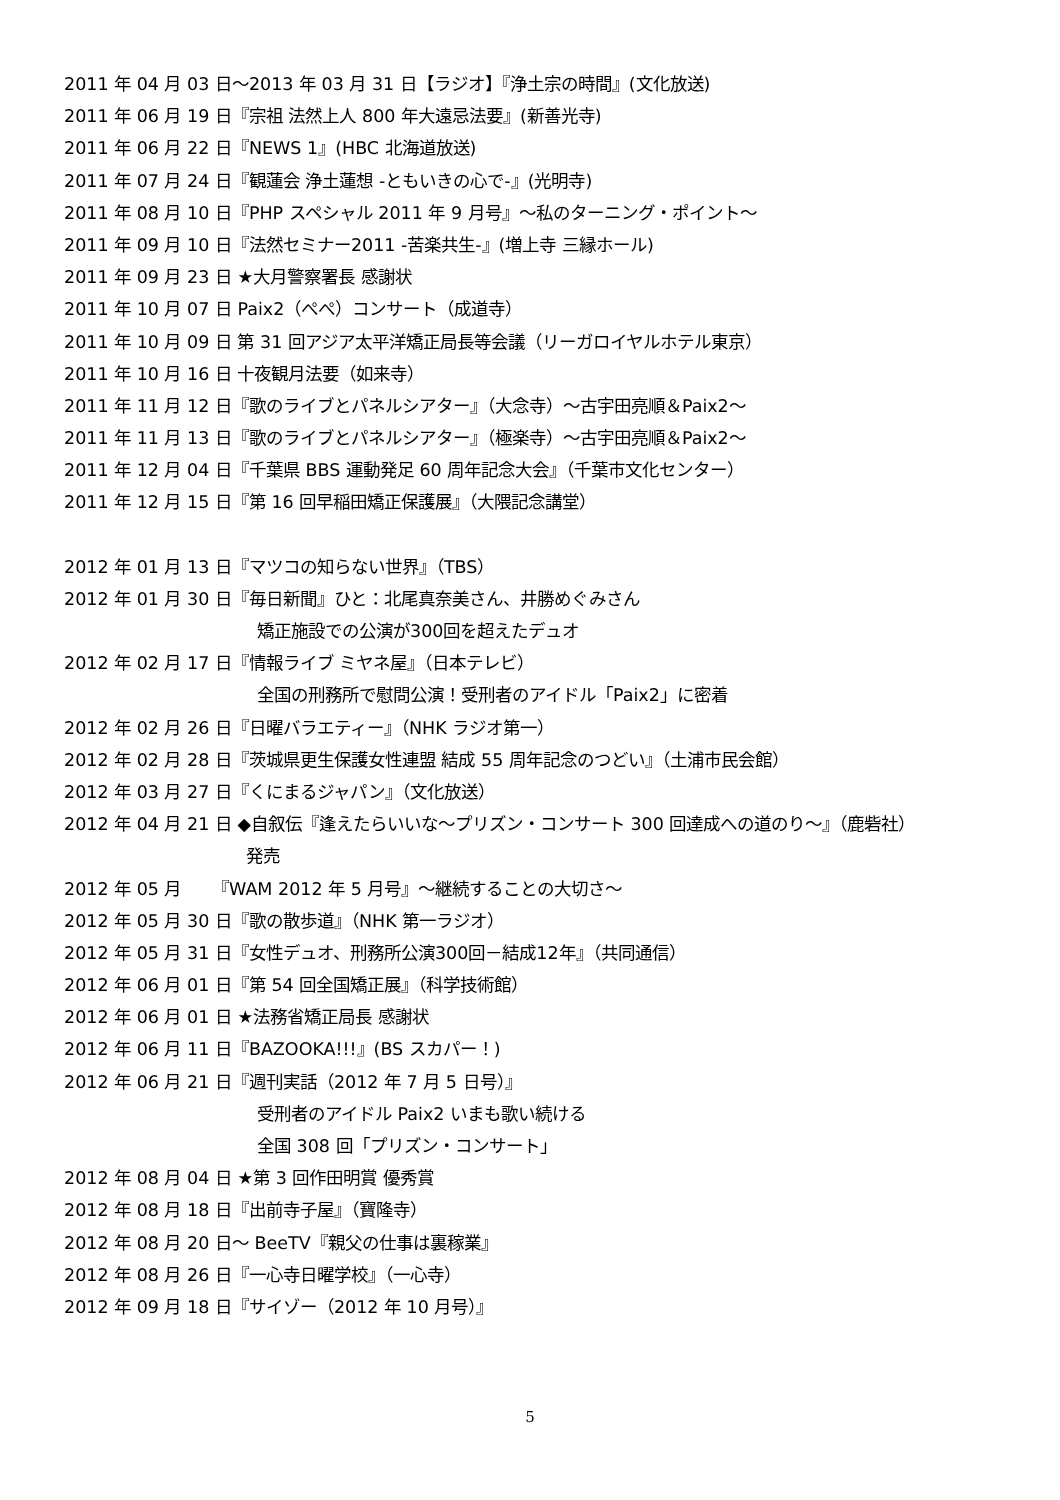2011 年 04 月 03 日～2013 年 03 月 31 日【ラジオ】『浄土宗の時間』(文化放送)
2011 年 06 月 19 日『宗祖 法然上人 800 年大遠忌法要』(新善光寺)
2011 年 06 月 22 日『NEWS 1』(HBC 北海道放送)
2011 年 07 月 24 日『観蓮会 浄土蓮想 -ともいきの心で-』(光明寺)
2011 年 08 月 10 日『PHP スペシャル 2011 年 9 月号』～私のターニング・ポイント～
2011 年 09 月 10 日『法然セミナー2011 -苦楽共生-』(増上寺 三縁ホール)
2011 年 09 月 23 日 ★大月警察署長 感謝状
2011 年 10 月 07 日 Paix2（ぺぺ）コンサート（成道寺）
2011 年 10 月 09 日 第 31 回アジア太平洋矯正局長等会議（リーガロイヤルホテル東京）
2011 年 10 月 16 日 十夜観月法要（如来寺）
2011 年 11 月 12 日『歌のライブとパネルシアター』（大念寺）～古宇田亮順＆Paix2～
2011 年 11 月 13 日『歌のライブとパネルシアター』（極楽寺）～古宇田亮順＆Paix2～
2011 年 12 月 04 日『千葉県 BBS 運動発足 60 周年記念大会』（千葉市文化センター）
2011 年 12 月 15 日『第 16 回早稲田矯正保護展』（大隈記念講堂）
2012 年 01 月 13 日『マツコの知らない世界』（TBS）
2012 年 01 月 30 日『毎日新聞』ひと：北尾真奈美さん、井勝めぐみさん
矯正施設での公演が300回を超えたデュオ
2012 年 02 月 17 日『情報ライブ ミヤネ屋』（日本テレビ）
全国の刑務所で慰問公演！受刑者のアイドル「Paix2」に密着
2012 年 02 月 26 日『日曜バラエティー』（NHK ラジオ第一）
2012 年 02 月 28 日『茨城県更生保護女性連盟 結成 55 周年記念のつどい』（土浦市民会館）
2012 年 03 月 27 日『くにまるジャパン』（文化放送）
2012 年 04 月 21 日 ◆自叙伝『逢えたらいいな～プリズン・コンサート 300 回達成への道のり～』（鹿砦社）
発売
2012 年 05 月 　　『WAM 2012 年 5 月号』～継続することの大切さ～
2012 年 05 月 30 日『歌の散歩道』（NHK 第一ラジオ）
2012 年 05 月 31 日『女性デュオ、刑務所公演300回－結成12年』（共同通信）
2012 年 06 月 01 日『第 54 回全国矯正展』（科学技術館）
2012 年 06 月 01 日 ★法務省矯正局長 感謝状
2012 年 06 月 11 日『BAZOOKA!!!』(BS スカパー！)
2012 年 06 月 21 日『週刊実話（2012 年 7 月 5 日号）』
受刑者のアイドル Paix2 いまも歌い続ける
全国 308 回「プリズン・コンサート」
2012 年 08 月 04 日 ★第 3 回作田明賞 優秀賞
2012 年 08 月 18 日『出前寺子屋』（寶隆寺）
2012 年 08 月 20 日～ BeeTV『親父の仕事は裏稼業』
2012 年 08 月 26 日『一心寺日曜学校』（一心寺）
2012 年 09 月 18 日『サイゾー（2012 年 10 月号）』
5